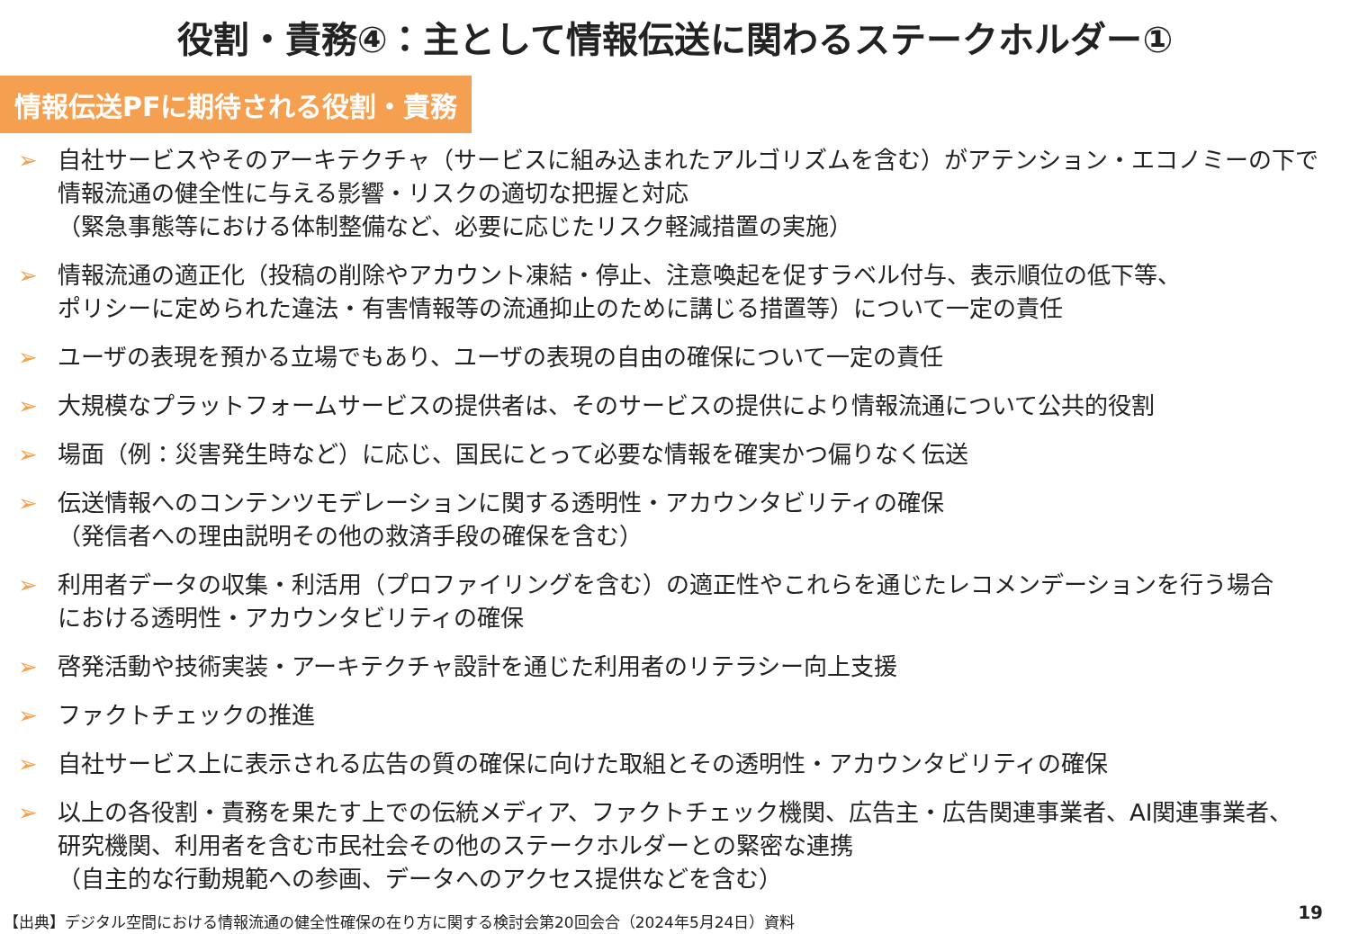役割・責務④：主として情報伝送に関わるステークホルダー①
情報伝送PFに期待される役割・責務
➢ 自社サービスやそのアーキテクチャ（サービスに組み込まれたアルゴリズムを含む）がアテンション・エコノミーの下で
情報流通の健全性に与える影響・リスクの適切な把握と対応
（緊急事態等における体制整備など、必要に応じたリスク軽減措置の実施）
➢ 情報流通の適正化（投稿の削除やアカウント凍結・停止、注意喚起を促すラベル付与、表示順位の低下等、
ポリシーに定められた違法・有害情報等の流通抑止のために講じる措置等）について一定の責任
➢ ユーザの表現を預かる立場でもあり、ユーザの表現の自由の確保について一定の責任
➢ 大規模なプラットフォームサービスの提供者は、そのサービスの提供により情報流通について公共的役割
➢ 場面（例：災害発生時など）に応じ、国民にとって必要な情報を確実かつ偏りなく伝送
➢ 伝送情報へのコンテンツモデレーションに関する透明性・アカウンタビリティの確保
（発信者への理由説明その他の救済手段の確保を含む）
➢ 利用者データの収集・利活用（プロファイリングを含む）の適正性やこれらを通じたレコメンデーションを行う場合
における透明性・アカウンタビリティの確保
➢ 啓発活動や技術実装・アーキテクチャ設計を通じた利用者のリテラシー向上支援
➢ ファクトチェックの推進
➢ 自社サービス上に表示される広告の質の確保に向けた取組とその透明性・アカウンタビリティの確保
➢ 以上の各役割・責務を果たす上での伝統メディア、ファクトチェック機関、広告主・広告関連事業者、AI関連事業者、
研究機関、利用者を含む市民社会その他のステークホルダーとの緊密な連携
（自主的な行動規範への参画、データへのアクセス提供などを含む）
【出典】デジタル空間における情報流通の健全性確保の在り方に関する検討会第20回会合（2024年5月24日）資料
19